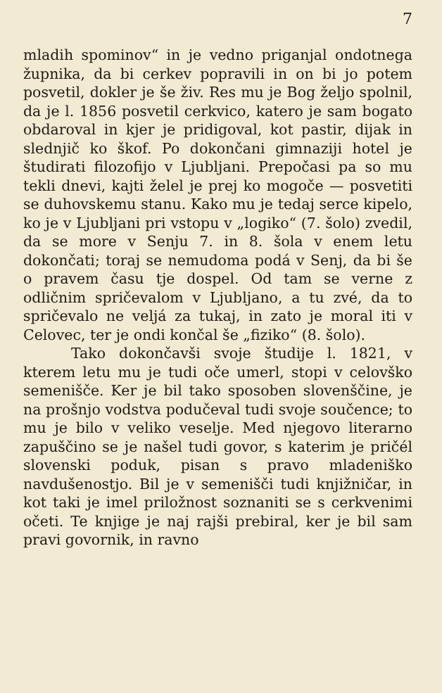7
mladih spominov“ in je vedno priganjal ondotnega župnika, da bi cerkev popravili in on bi jo potem posvetil, dokler je še živ. Res mu je Bog željo spolnil, da je l. 1856 posvetil cerkvico, katero je sam bogato obdaroval in kjer je pridigoval, kot pastir, dijak in slednjič ko škof. Po dokončani gimnaziji hotel je študirati filozofijo v Ljubljani. Prepočasi pa so mu tekli dnevi, kajti želel je prej ko mogoče — posvetiti se duhovskemu stanu. Kako mu je tedaj serce kipelo, ko je v Ljubljani pri vstopu v „logiko“ (7. šolo) zvedil, da se more v Senju 7. in 8. šola v enem letu dokončati; toraj se nemudoma podá v Senj, da bi še o pravem času tje dospel. Od tam se verne z odličnim spričevalom v Ljubljano, a tu zvé, da to spričevalo ne veljá za tukaj, in zato je moral iti v Celovec, ter je ondi končal še „fiziko“ (8. šolo).
Tako dokončavši svoje študije l. 1821, v kterem letu mu je tudi oče umerl, stopi v celovško semenišče. Ker je bil tako sposoben slovenščine, je na prošnjo vodstva podučeval tudi svoje součence; to mu je bilo v veliko veselje. Med njegovo literarno zapuščino se je našel tudi govor, s katerim je pričél slovenski poduk, pisan s pravo mladeniško navdušenostjo. Bil je v semenišči tudi knjižničar, in kot taki je imel priložnost soznaniti se s cerkvenimi očeti. Te knjige je naj rajši prebiral, ker je bil sam pravi govornik, in ravno